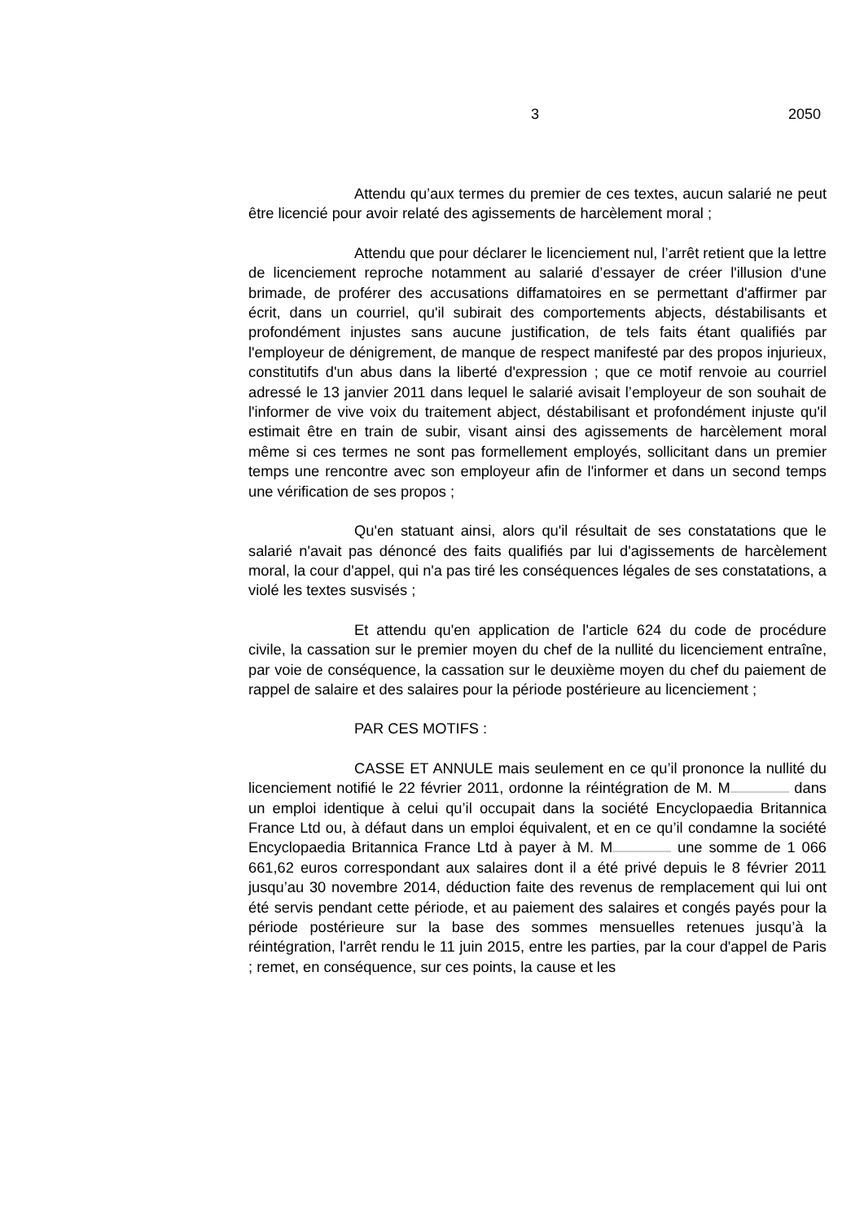3 2050
Attendu qu’aux termes du premier de ces textes, aucun salarié ne peut être licencié pour avoir relaté des agissements de harcèlement moral ;
Attendu que pour déclarer le licenciement nul, l’arrêt retient que la lettre de licenciement reproche notamment au salarié d’essayer de créer l'illusion d'une brimade, de proférer des accusations diffamatoires en se permettant d'affirmer par écrit, dans un courriel, qu'il subirait des comportements abjects, déstabilisants et profondément injustes sans aucune justification, de tels faits étant qualifiés par l'employeur de dénigrement, de manque de respect manifesté par des propos injurieux, constitutifs d'un abus dans la liberté d'expression ; que ce motif renvoie au courriel adressé le 13 janvier 2011 dans lequel le salarié avisait l’employeur de son souhait de l'informer de vive voix du traitement abject, déstabilisant et profondément injuste qu'il estimait être en train de subir, visant ainsi des agissements de harcèlement moral même si ces termes ne sont pas formellement employés, sollicitant dans un premier temps une rencontre avec son employeur afin de l'informer et dans un second temps une vérification de ses propos ;
Qu'en statuant ainsi, alors qu'il résultait de ses constatations que le salarié n'avait pas dénoncé des faits qualifiés par lui d'agissements de harcèlement moral, la cour d'appel, qui n'a pas tiré les conséquences légales de ses constatations, a violé les textes susvisés ;
Et attendu qu'en application de l'article 624 du code de procédure civile, la cassation sur le premier moyen du chef de la nullité du licenciement entraîne, par voie de conséquence, la cassation sur le deuxième moyen du chef du paiement de rappel de salaire et des salaires pour la période postérieure au licenciement ;
PAR CES MOTIFS :
CASSE ET ANNULE mais seulement en ce qu’il prononce la nullité du licenciement notifié le 22 février 2011, ordonne la réintégration de M. M dans un emploi identique à celui qu’il occupait dans la société Encyclopaedia Britannica France Ltd ou, à défaut dans un emploi équivalent, et en ce qu’il condamne la société Encyclopaedia Britannica France Ltd à payer à M. M une somme de 1 066 661,62 euros correspondant aux salaires dont il a été privé depuis le 8 février 2011 jusqu’au 30 novembre 2014, déduction faite des revenus de remplacement qui lui ont été servis pendant cette période, et au paiement des salaires et congés payés pour la période postérieure sur la base des sommes mensuelles retenues jusqu’à la réintégration, l'arrêt rendu le 11 juin 2015, entre les parties, par la cour d'appel de Paris ; remet, en conséquence, sur ces points, la cause et les